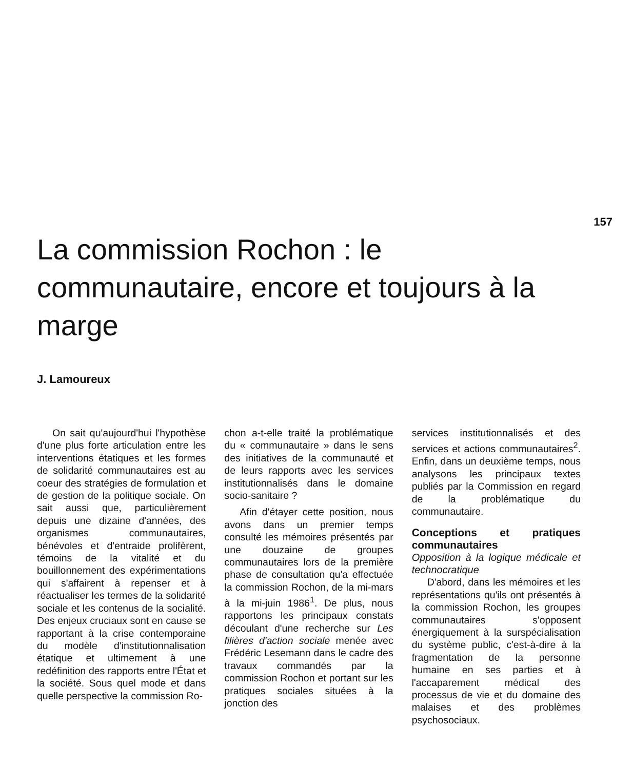157
La commission Rochon : le communautaire, encore et toujours à la marge
J. Lamoureux
On sait qu'aujourd'hui l'hypothèse d'une plus forte articulation entre les interventions étatiques et les formes de solidarité communautaires est au coeur des stratégies de formulation et de gestion de la politique sociale. On sait aussi que, particulièrement depuis une dizaine d'années, des organismes communautaires, bénévoles et d'entraide prolifèrent, témoins de la vitalité et du bouillonnement des expérimentations qui s'affairent à repenser et à réactualiser les termes de la solidarité sociale et les contenus de la socialité. Des enjeux cruciaux sont en cause se rapportant à la crise contemporaine du modèle d'institutionnalisation étatique et ultimement à une redéfinition des rapports entre l'État et la société. Sous quel mode et dans quelle perspective la commission Ro-
chon a-t-elle traité la problématique du « communautaire » dans le sens des initiatives de la communauté et de leurs rapports avec les services institutionnalisés dans le domaine socio-sanitaire ?
Afin d'étayer cette position, nous avons dans un premier temps consulté les mémoires présentés par une douzaine de groupes communautaires lors de la première phase de consultation qu'a effectuée la commission Rochon, de la mi-mars à la mi-juin 1986<sup>1</sup>. De plus, nous rapportons les principaux constats découlant d'une recherche sur Les filières d'action sociale menée avec Frédéric Lesemann dans le cadre des travaux commandés par la commission Rochon et portant sur les pratiques sociales situées à la jonction des
services institutionnalisés et des services et actions communautaires<sup>2</sup>. Enfin, dans un deuxième temps, nous analysons les principaux textes publiés par la Commission en regard de la problématique du communautaire.
Conceptions et pratiques communautaires
Opposition à la logique médicale et technocratique
D'abord, dans les mémoires et les représentations qu'ils ont présentés à la commission Rochon, les groupes communautaires s'opposent énergiquement à la surspécialisation du système public, c'est-à-dire à la fragmentation de la personne humaine en ses parties et à l'accaparement médical des processus de vie et du domaine des malaises et des problèmes psychosociaux.